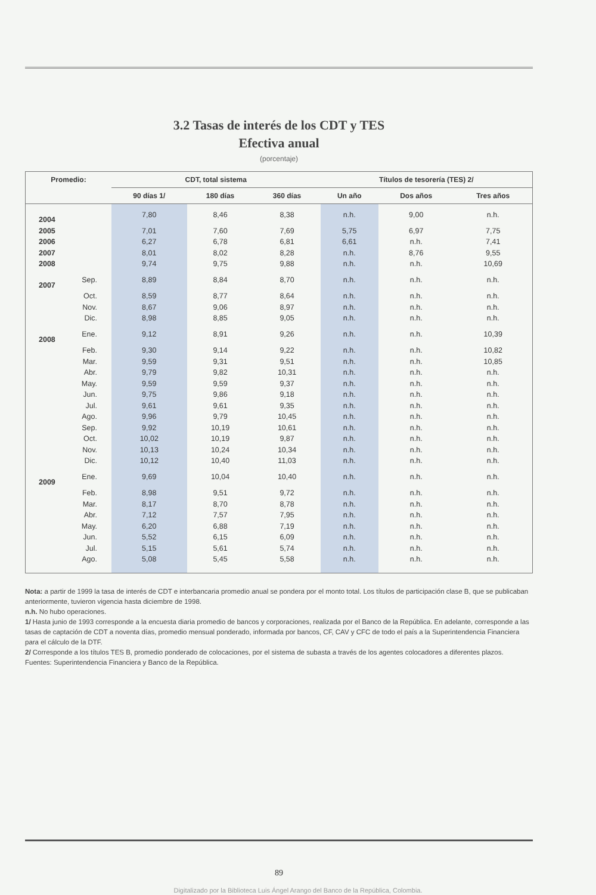3.2 Tasas de interés de los CDT y TES
Efectiva anual
(porcentaje)
| Promedio: | | CDT, total sistema | | | Títulos de tesorería (TES) 2/ | | |
| --- | --- | --- | --- | --- | --- | --- | --- |
| | | 90 días 1/ | 180 días | 360 días | Un año | Dos años | Tres años |
| 2004 | | 7,80 | 8,46 | 8,38 | n.h. | 9,00 | n.h. |
| 2005 | | 7,01 | 7,60 | 7,69 | 5,75 | 6,97 | 7,75 |
| 2006 | | 6,27 | 6,78 | 6,81 | 6,61 | n.h. | 7,41 |
| 2007 | | 8,01 | 8,02 | 8,28 | n.h. | 8,76 | 9,55 |
| 2008 | | 9,74 | 9,75 | 9,88 | n.h. | n.h. | 10,69 |
| 2007 | Sep. | 8,89 | 8,84 | 8,70 | n.h. | n.h. | n.h. |
| | Oct. | 8,59 | 8,77 | 8,64 | n.h. | n.h. | n.h. |
| | Nov. | 8,67 | 9,06 | 8,97 | n.h. | n.h. | n.h. |
| | Dic. | 8,98 | 8,85 | 9,05 | n.h. | n.h. | n.h. |
| 2008 | Ene. | 9,12 | 8,91 | 9,26 | n.h. | n.h. | 10,39 |
| | Feb. | 9,30 | 9,14 | 9,22 | n.h. | n.h. | 10,82 |
| | Mar. | 9,59 | 9,31 | 9,51 | n.h. | n.h. | 10,85 |
| | Abr. | 9,79 | 9,82 | 10,31 | n.h. | n.h. | n.h. |
| | May. | 9,59 | 9,59 | 9,37 | n.h. | n.h. | n.h. |
| | Jun. | 9,75 | 9,86 | 9,18 | n.h. | n.h. | n.h. |
| | Jul. | 9,61 | 9,61 | 9,35 | n.h. | n.h. | n.h. |
| | Ago. | 9,96 | 9,79 | 10,45 | n.h. | n.h. | n.h. |
| | Sep. | 9,92 | 10,19 | 10,61 | n.h. | n.h. | n.h. |
| | Oct. | 10,02 | 10,19 | 9,87 | n.h. | n.h. | n.h. |
| | Nov. | 10,13 | 10,24 | 10,34 | n.h. | n.h. | n.h. |
| | Dic. | 10,12 | 10,40 | 11,03 | n.h. | n.h. | n.h. |
| 2009 | Ene. | 9,69 | 10,04 | 10,40 | n.h. | n.h. | n.h. |
| | Feb. | 8,98 | 9,51 | 9,72 | n.h. | n.h. | n.h. |
| | Mar. | 8,17 | 8,70 | 8,78 | n.h. | n.h. | n.h. |
| | Abr. | 7,12 | 7,57 | 7,95 | n.h. | n.h. | n.h. |
| | May. | 6,20 | 6,88 | 7,19 | n.h. | n.h. | n.h. |
| | Jun. | 5,52 | 6,15 | 6,09 | n.h. | n.h. | n.h. |
| | Jul. | 5,15 | 5,61 | 5,74 | n.h. | n.h. | n.h. |
| | Ago. | 5,08 | 5,45 | 5,58 | n.h. | n.h. | n.h. |
Nota: a partir de 1999 la tasa de interés de CDT e interbancaria promedio anual se pondera por el monto total. Los títulos de participación clase B, que se publicaban anteriormente, tuvieron vigencia hasta diciembre de 1998.
n.h. No hubo operaciones.
1/ Hasta junio de 1993 corresponde a la encuesta diaria promedio de bancos y corporaciones, realizada por el Banco de la República. En adelante, corresponde a las tasas de captación de CDT a noventa días, promedio mensual ponderado, informada por bancos, CF, CAV y CFC de todo el país a la Superintendencia Financiera para el cálculo de la DTF.
2/ Corresponde a los títulos TES B, promedio ponderado de colocaciones, por el sistema de subasta a través de los agentes colocadores a diferentes plazos.
Fuentes: Superintendencia Financiera y Banco de la República.
89
Digitalizado por la Biblioteca Luis Ángel Arango del Banco de la República, Colombia.